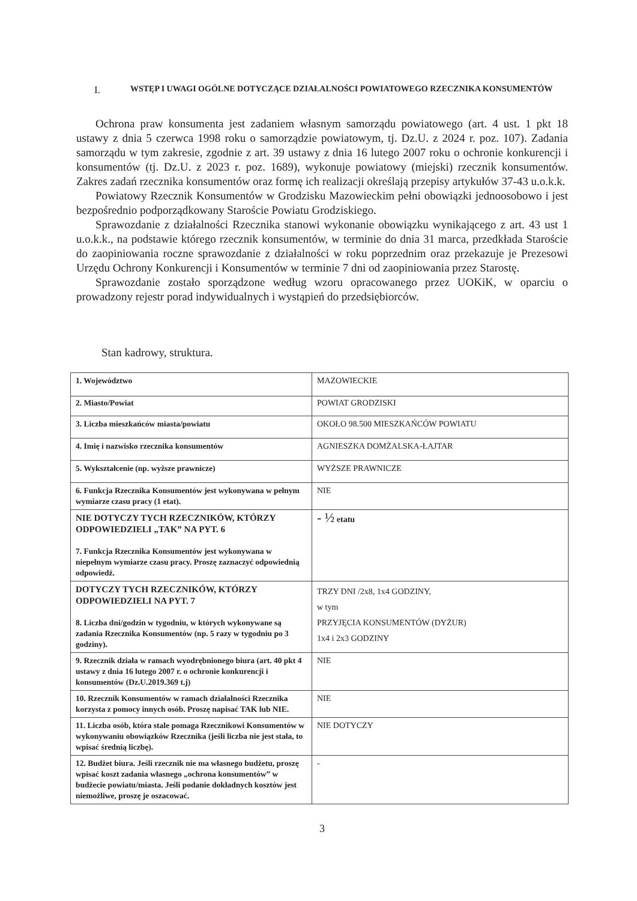I. WSTĘP I UWAGI OGÓLNE DOTYCZĄCE DZIAŁALNOŚCI POWIATOWEGO RZECZNIKA KONSUMENTÓW
Ochrona praw konsumenta jest zadaniem własnym samorządu powiatowego (art. 4 ust. 1 pkt 18 ustawy z dnia 5 czerwca 1998 roku o samorządzie powiatowym, tj. Dz.U. z 2024 r. poz. 107). Zadania samorządu w tym zakresie, zgodnie z art. 39 ustawy z dnia 16 lutego 2007 roku o ochronie konkurencji i konsumentów (tj. Dz.U. z 2023 r. poz. 1689), wykonuje powiatowy (miejski) rzecznik konsumentów. Zakres zadań rzecznika konsumentów oraz formę ich realizacji określają przepisy artykułów 37-43 u.o.k.k.
Powiatowy Rzecznik Konsumentów w Grodzisku Mazowieckim pełni obowiązki jednoosobowo i jest bezpośrednio podporządkowany Staroście Powiatu Grodziskiego.
Sprawozdanie z działalności Rzecznika stanowi wykonanie obowiązku wynikającego z art. 43 ust 1 u.o.k.k., na podstawie którego rzecznik konsumentów, w terminie do dnia 31 marca, przedkłada Staroście do zaopiniowania roczne sprawozdanie z działalności w roku poprzednim oraz przekazuje je Prezesowi Urzędu Ochrony Konkurencji i Konsumentów w terminie 7 dni od zaopiniowania przez Starostę.
Sprawozdanie zostało sporządzone według wzoru opracowanego przez UOKiK, w oparciu o prowadzony rejestr porad indywidualnych i wystąpień do przedsiębiorców.
Stan kadrowy, struktura.
| 1. Województwo | MAZOWIECKIE |
| 2. Miasto/Powiat | POWIAT GRODZISKI |
| 3. Liczba mieszkańców miasta/powiatu | OKOŁO 98.500 MIESZKAŃCÓW POWIATU |
| 4. Imię i nazwisko rzecznika konsumentów | AGNIESZKA DOMŻALSKA-ŁAJTAR |
| 5. Wykształcenie (np. wyższe prawnicze) | WYŻSZE PRAWNICZE |
| 6. Funkcja Rzecznika Konsumentów jest wykonywana w pełnym wymiarze czasu pracy (1 etat). | NIE |
| NIE DOTYCZY TYCH RZECZNIKÓW, KTÓRZY ODPOWIEDZIELI „TAK” NA PYT. 6 7. Funkcja Rzecznika Konsumentów jest wykonywana w niepełnym wymiarze czasu pracy. Proszę zaznaczyć odpowiednią odpowiedź. | - ½ etatu |
| DOTYCZY TYCH RZECZNIKÓW, KTÓRZY ODPOWIEDZIELI NA PYT. 7 8. Liczba dni/godzin w tygodniu, w których wykonywane są zadania Rzecznika Konsumentów (np. 5 razy w tygodniu po 3 godziny). | TRZY DNI /2x8, 1x4 GODZINY, w tym PRZYJĘCIA KONSUMENTÓW (DYŻUR) 1x4 i 2x3 GODZINY |
| 9. Rzecznik działa w ramach wyodrębnionego biura (art. 40 pkt 4 ustawy z dnia 16 lutego 2007 r. o ochronie konkurencji i konsumentów (Dz.U.2019.369 t.j) | NIE |
| 10. Rzecznik Konsumentów w ramach działalności Rzecznika korzysta z pomocy innych osób. Proszę napisać TAK lub NIE. | NIE |
| 11. Liczba osób, która stale pomaga Rzecznikowi Konsumentów w wykonywaniu obowiązków Rzecznika (jeśli liczba nie jest stała, to wpisać średnią liczbę). | NIE DOTYCZY |
| 12. Budżet biura. Jeśli rzecznik nie ma własnego budżetu, proszę wpisać koszt zadania własnego „ochrona konsumentów” w budżecie powiatu/miasta. Jeśli podanie dokładnych kosztów jest niemożliwe, proszę je oszacować. | - |
3